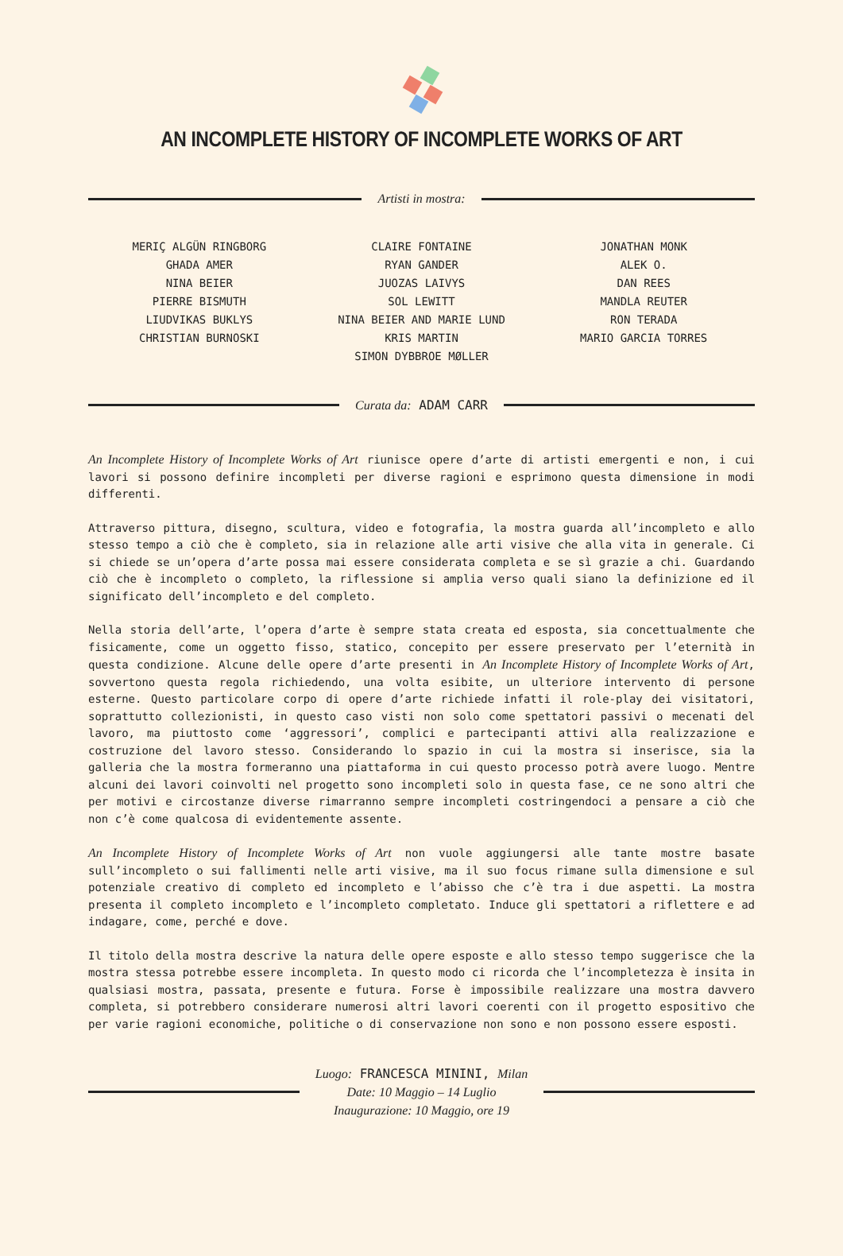AN INCOMPLETE HISTORY OF INCOMPLETE WORKS OF ART
Artisti in mostra:
MERIÇ ALGÜN RINGBORG
GHADA AMER
NINA BEIER
PIERRE BISMUTH
LIUDVIKAS BUKLYS
CHRISTIAN BURNOSKI
CLAIRE FONTAINE
RYAN GANDER
JUOZAS LAIVYS
SOL LEWITT
NINA BEIER AND MARIE LUND
KRIS MARTIN
SIMON DYBBROE MØLLER
JONATHAN MONK
ALEK O.
DAN REES
MANDLA REUTER
RON TERADA
MARIO GARCIA TORRES
Curata da: ADAM CARR
An Incomplete History of Incomplete Works of Art riunisce opere d’arte di artisti emergenti e non, i cui lavori si possono definire incompleti per diverse ragioni e esprimono questa dimensione in modi differenti.
Attraverso pittura, disegno, scultura, video e fotografia, la mostra guarda all’incompleto e allo stesso tempo a ciò che è completo, sia in relazione alle arti visive che alla vita in generale. Ci si chiede se un’opera d’arte possa mai essere considerata completa e se sì grazie a chi. Guardando ciò che è incompleto o completo, la riflessione si amplia verso quali siano la definizione ed il significato dell’incompleto e del completo.
Nella storia dell’arte, l’opera d’arte è sempre stata creata ed esposta, sia concettualmente che fisicamente, come un oggetto fisso, statico, concepito per essere preservato per l’eternità in questa condizione. Alcune delle opere d’arte presenti in An Incomplete History of Incomplete Works of Art, sovvertono questa regola richiedendo, una volta esibite, un ulteriore intervento di persone esterne. Questo particolare corpo di opere d’arte richiede infatti il role-play dei visitatori, soprattutto collezionisti, in questo caso visti non solo come spettatori passivi o mecenati del lavoro, ma piuttosto come ‘aggressori’, complici e partecipanti attivi alla realizzazione e costruzione del lavoro stesso. Considerando lo spazio in cui la mostra si inserisce, sia la galleria che la mostra formeranno una piattaforma in cui questo processo potrà avere luogo. Mentre alcuni dei lavori coinvolti nel progetto sono incompleti solo in questa fase, ce ne sono altri che per motivi e circostanze diverse rimarranno sempre incompleti costringendoci a pensare a ciò che non c’è come qualcosa di evidentemente assente.
An Incomplete History of Incomplete Works of Art non vuole aggiungersi alle tante mostre basate sull’incompleto o sui fallimenti nelle arti visive, ma il suo focus rimane sulla dimensione e sul potenziale creativo di completo ed incompleto e l’abisso che c’è tra i due aspetti. La mostra presenta il completo incompleto e l’incompleto completato. Induce gli spettatori a riflettere e ad indagare, come, perché e dove.
Il titolo della mostra descrive la natura delle opere esposte e allo stesso tempo suggerisce che la mostra stessa potrebbe essere incompleta. In questo modo ci ricorda che l’incompletezza è insita in qualsiasi mostra, passata, presente e futura. Forse è impossibile realizzare una mostra davvero completa, si potrebbero considerare numerosi altri lavori coerenti con il progetto espositivo che per varie ragioni economiche, politiche o di conservazione non sono e non possono essere esposti.
Luogo: FRANCESCA MININI, Milan
Date: 10 Maggio – 14 Luglio
Inaugurazione: 10 Maggio, ore 19